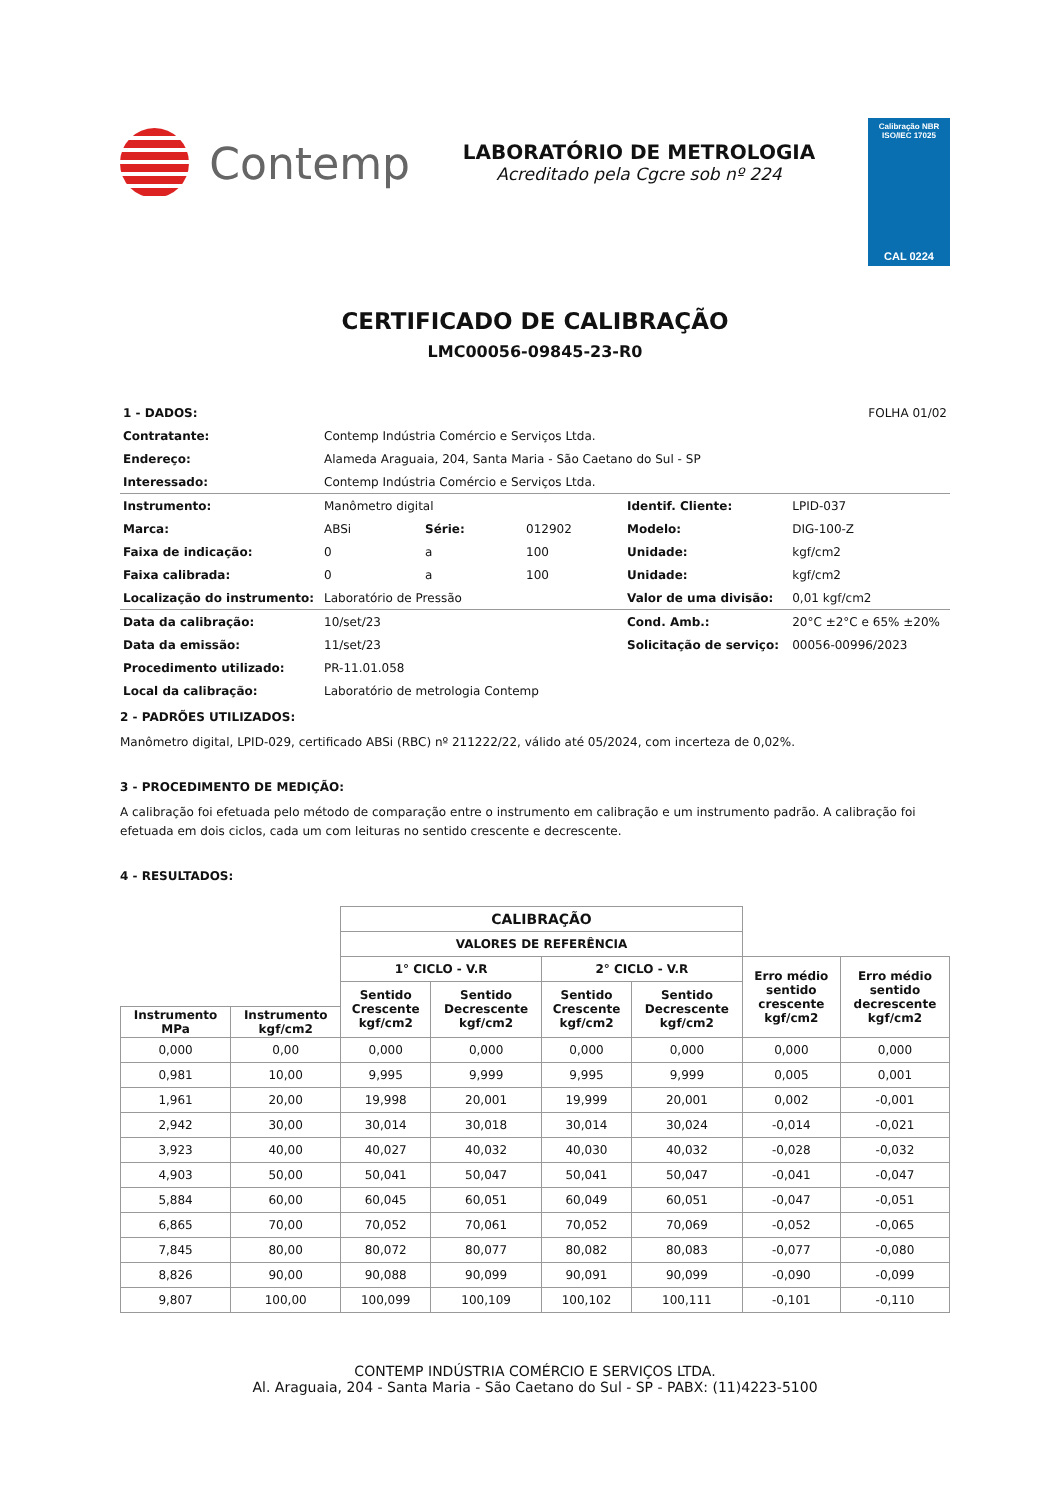Contemp
LABORATÓRIO DE METROLOGIA
Acreditado pela Cgcre sob nº 224
Calibração NBR ISO/IEC 17025
CAL 0224
CERTIFICADO DE CALIBRAÇÃO
LMC00056-09845-23-R0
| 1 - DADOS: | | | | | FOLHA 01/02 |
| Contratante: | Contemp Indústria Comércio e Serviços Ltda. | | | | |
| Endereço: | Alameda Araguaia, 204, Santa Maria - São Caetano do Sul - SP | | | | |
| Interessado: | Contemp Indústria Comércio e Serviços Ltda. | | | | |
| Instrumento: | Manômetro digital | | | Identif. Cliente: | LPID-037 |
| Marca: | ABSi | Série: | 012902 | Modelo: | DIG-100-Z |
| Faixa de indicação: | 0 | a | 100 | Unidade: | kgf/cm2 |
| Faixa calibrada: | 0 | a | 100 | Unidade: | kgf/cm2 |
| Localização do instrumento: | Laboratório de Pressão | | | Valor de uma divisão: | 0,01 kgf/cm2 |
| Data da calibração: | 10/set/23 | | | Cond. Amb.: | 20°C ±2°C e 65% ±20% |
| Data da emissão: | 11/set/23 | | | Solicitação de serviço: | 00056-00996/2023 |
| Procedimento utilizado: | PR-11.01.058 | | | | |
| Local da calibração: | Laboratório de metrologia Contemp | | | | |
2 - PADRÕES UTILIZADOS:
Manômetro digital, LPID-029, certificado ABSi (RBC) nº 211222/22, válido até 05/2024, com incerteza de 0,02%.
3 - PROCEDIMENTO DE MEDIÇÃO:
A calibração foi efetuada pelo método de comparação entre o instrumento em calibração e um instrumento padrão. A calibração foi efetuada em dois ciclos, cada um com leituras no sentido crescente e decrescente.
4 - RESULTADOS:
| | | CALIBRAÇÃO | | | | | |
| | | VALORES DE REFERÊNCIA | | | | | |
| | | 1° CICLO - V.R | | 2° CICLO - V.R | | Erro médio sentido crescente kgf/cm2 | Erro médio sentido decrescente kgf/cm2 |
| | | Sentido Crescente kgf/cm2 | Sentido Decrescente kgf/cm2 | Sentido Crescente kgf/cm2 | Sentido Decrescente kgf/cm2 | | |
| Instrumento MPa | Instrumento kgf/cm2 | | | | | | |
| 0,000 | 0,00 | 0,000 | 0,000 | 0,000 | 0,000 | 0,000 | 0,000 |
| 0,981 | 10,00 | 9,995 | 9,999 | 9,995 | 9,999 | 0,005 | 0,001 |
| 1,961 | 20,00 | 19,998 | 20,001 | 19,999 | 20,001 | 0,002 | -0,001 |
| 2,942 | 30,00 | 30,014 | 30,018 | 30,014 | 30,024 | -0,014 | -0,021 |
| 3,923 | 40,00 | 40,027 | 40,032 | 40,030 | 40,032 | -0,028 | -0,032 |
| 4,903 | 50,00 | 50,041 | 50,047 | 50,041 | 50,047 | -0,041 | -0,047 |
| 5,884 | 60,00 | 60,045 | 60,051 | 60,049 | 60,051 | -0,047 | -0,051 |
| 6,865 | 70,00 | 70,052 | 70,061 | 70,052 | 70,069 | -0,052 | -0,065 |
| 7,845 | 80,00 | 80,072 | 80,077 | 80,082 | 80,083 | -0,077 | -0,080 |
| 8,826 | 90,00 | 90,088 | 90,099 | 90,091 | 90,099 | -0,090 | -0,099 |
| 9,807 | 100,00 | 100,099 | 100,109 | 100,102 | 100,111 | -0,101 | -0,110 |
CONTEMP INDÚSTRIA COMÉRCIO E SERVIÇOS LTDA.
Al. Araguaia, 204 - Santa Maria - São Caetano do Sul - SP - PABX: (11)4223-5100